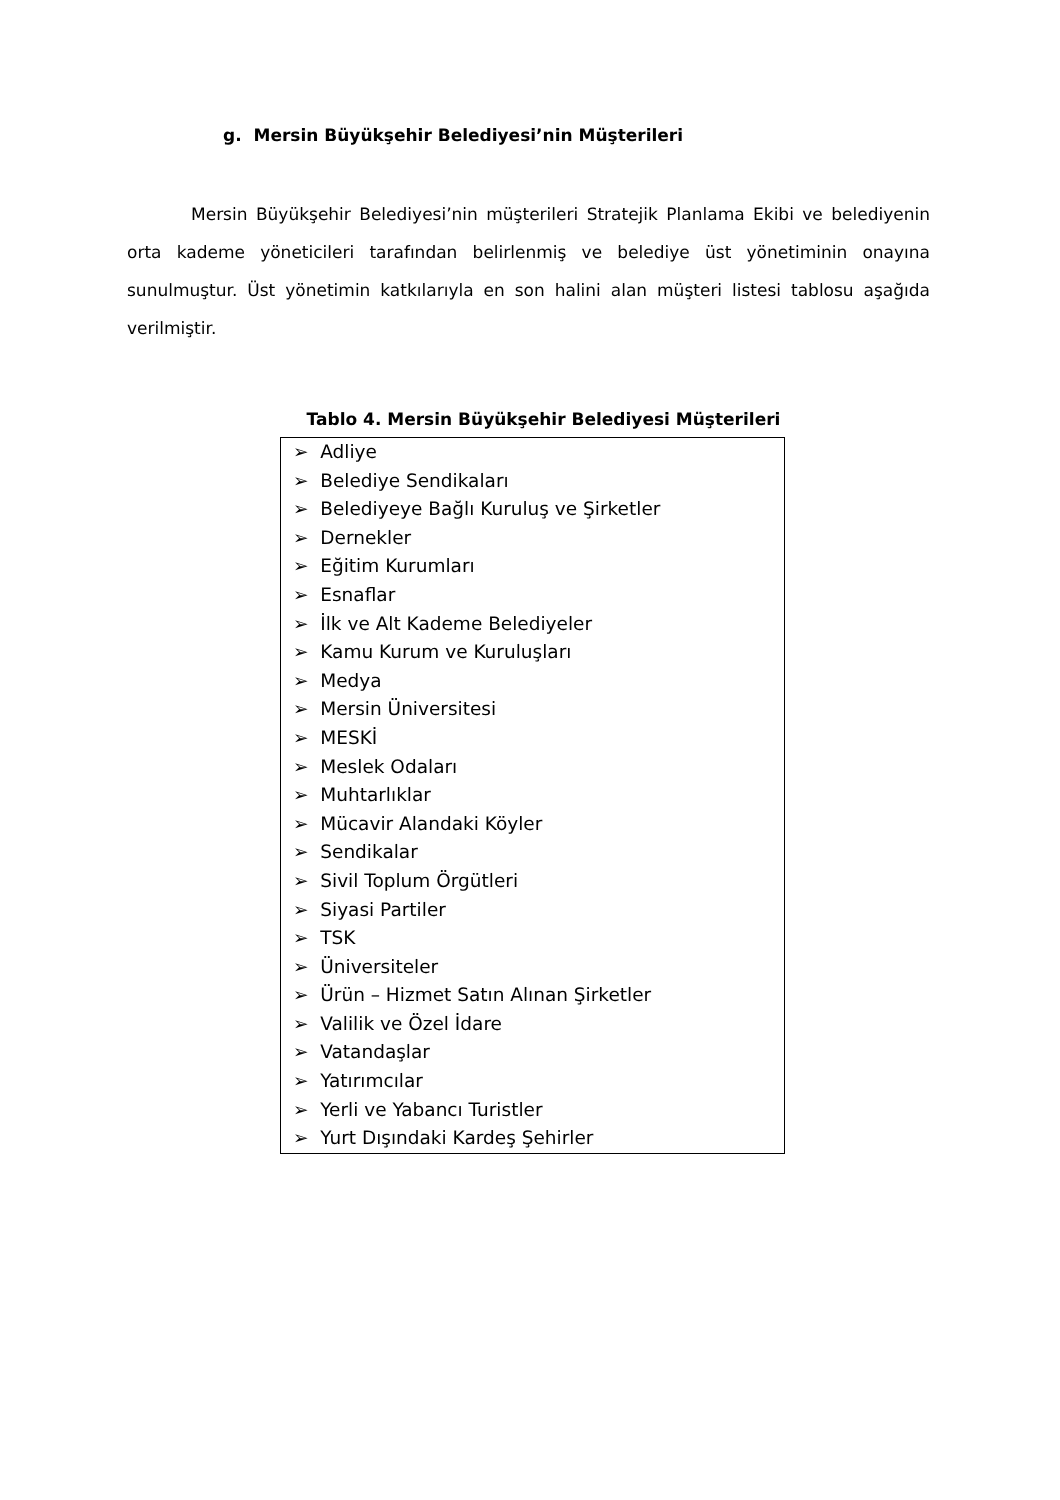g. Mersin Büyükşehir Belediyesi’nin Müşterileri
Mersin Büyükşehir Belediyesi’nin müşterileri Stratejik Planlama Ekibi ve belediyenin orta kademe yöneticileri tarafından belirlenmiş ve belediye üst yönetiminin onayına sunulmuştur. Üst yönetimin katkılarıyla en son halini alan müşteri listesi tablosu aşağıda verilmiştir.
Tablo 4. Mersin Büyükşehir Belediyesi Müşterileri
| ➢ Adliye ➢ Belediye Sendikaları ➢ Belediyeye Bağlı Kuruluş ve Şirketler ➢ Dernekler ➢ Eğitim Kurumları ➢ Esnaflar ➢ İlk ve Alt Kademe Belediyeler ➢ Kamu Kurum ve Kuruluşları ➢ Medya ➢ Mersin Üniversitesi ➢ MESKİ ➢ Meslek Odaları ➢ Muhtarlıklar ➢ Mücavir Alandaki Köyler ➢ Sendikalar ➢ Sivil Toplum Örgütleri ➢ Siyasi Partiler ➢ TSK ➢ Üniversiteler ➢ Ürün – Hizmet Satın Alınan Şirketler ➢ Valilik ve Özel İdare ➢ Vatandaşlar ➢ Yatırımcılar ➢ Yerli ve Yabancı Turistler ➢ Yurt Dışındaki Kardeş Şehirler |